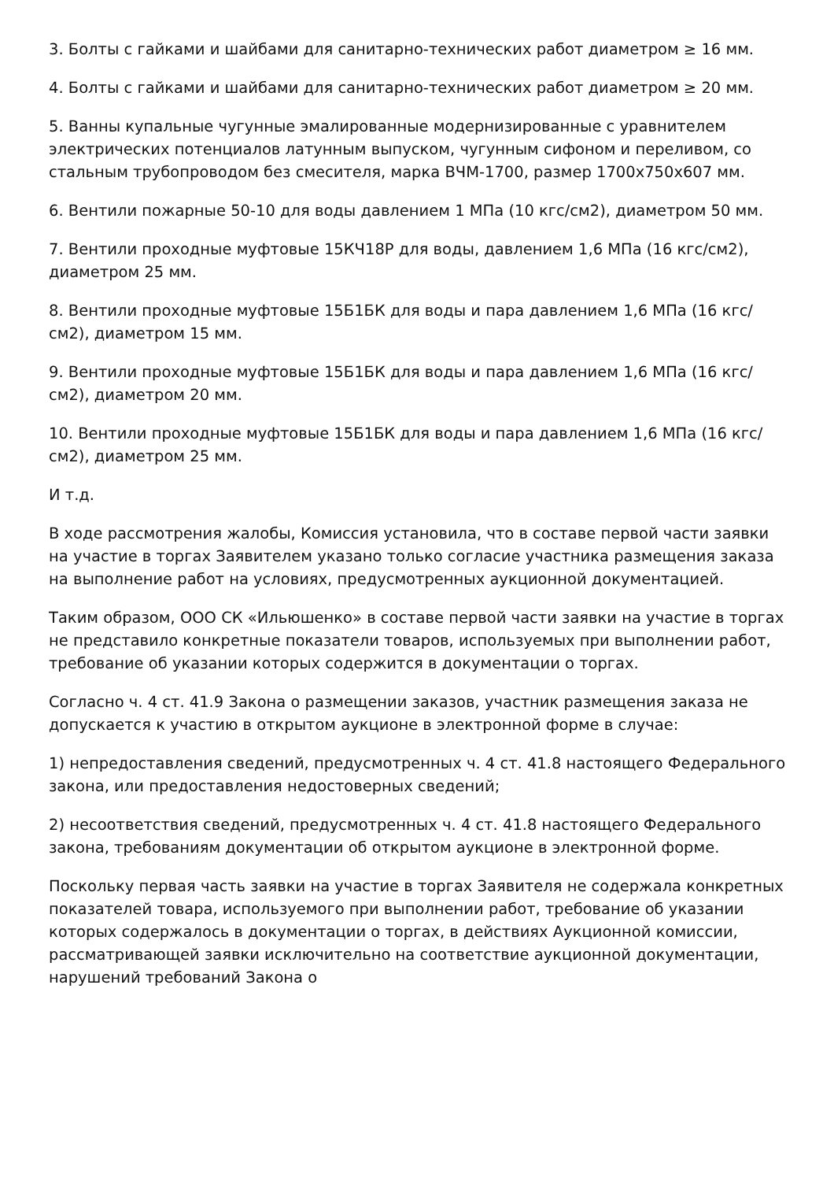3. Болты с гайками и шайбами для санитарно-технических работ диаметром ≥ 16 мм.
4. Болты с гайками и шайбами для санитарно-технических работ диаметром ≥ 20 мм.
5. Ванны купальные чугунные эмалированные модернизированные с уравнителем электрических потенциалов латунным выпуском, чугунным сифоном и переливом, со стальным трубопроводом без смесителя, марка ВЧМ-1700, размер 1700х750х607 мм.
6. Вентили пожарные 50-10 для воды давлением 1 МПа (10 кгс/см2), диаметром 50 мм.
7. Вентили проходные муфтовые 15КЧ18Р для воды, давлением 1,6 МПа (16 кгс/см2), диаметром 25 мм.
8. Вентили проходные муфтовые 15Б1БК для воды и пара давлением 1,6 МПа (16 кгс/см2), диаметром 15 мм.
9. Вентили проходные муфтовые 15Б1БК для воды и пара давлением 1,6 МПа (16 кгс/см2), диаметром 20 мм.
10. Вентили проходные муфтовые 15Б1БК для воды и пара давлением 1,6 МПа (16 кгс/см2), диаметром 25 мм.
И т.д.
В ходе рассмотрения жалобы, Комиссия установила, что в составе первой части заявки на участие в торгах Заявителем указано только согласие участника размещения заказа на выполнение работ на условиях, предусмотренных аукционной документацией.
Таким образом, ООО СК «Ильюшенко» в составе первой части заявки на участие в торгах не представило конкретные показатели товаров, используемых при выполнении работ, требование об указании которых содержится в документации о торгах.
Согласно ч. 4 ст. 41.9 Закона о размещении заказов, участник размещения заказа не допускается к участию в открытом аукционе в электронной форме в случае:
1) непредоставления сведений, предусмотренных ч. 4 ст. 41.8 настоящего Федерального закона, или предоставления недостоверных сведений;
2) несоответствия сведений, предусмотренных ч. 4 ст. 41.8 настоящего Федерального закона, требованиям документации об открытом аукционе в электронной форме.
Поскольку первая часть заявки на участие в торгах Заявителя не содержала конкретных показателей товара, используемого при выполнении работ, требование об указании которых содержалось в документации о торгах, в действиях Аукционной комиссии, рассматривающей заявки исключительно на соответствие аукционной документации, нарушений требований Закона о